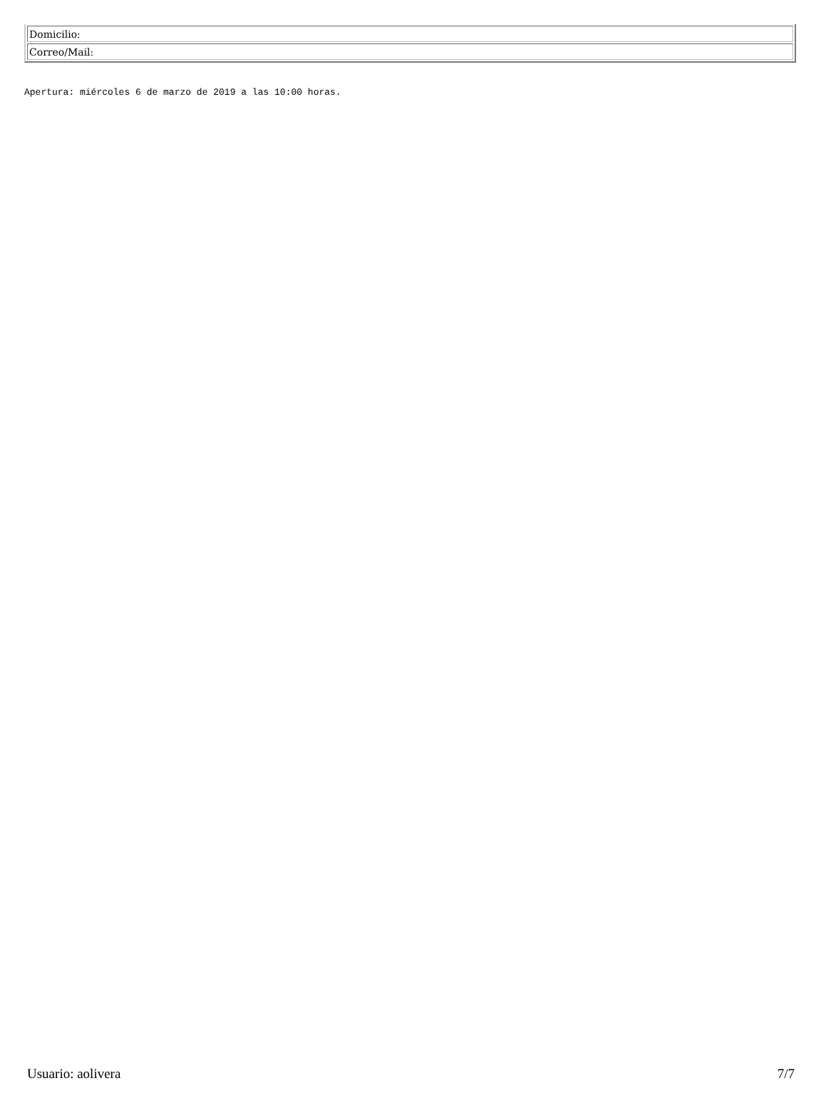| Domicilio: |
| Correo/Mail: |
Apertura: miércoles 6 de marzo de 2019 a las 10:00 horas.
Usuario: aolivera 7/7